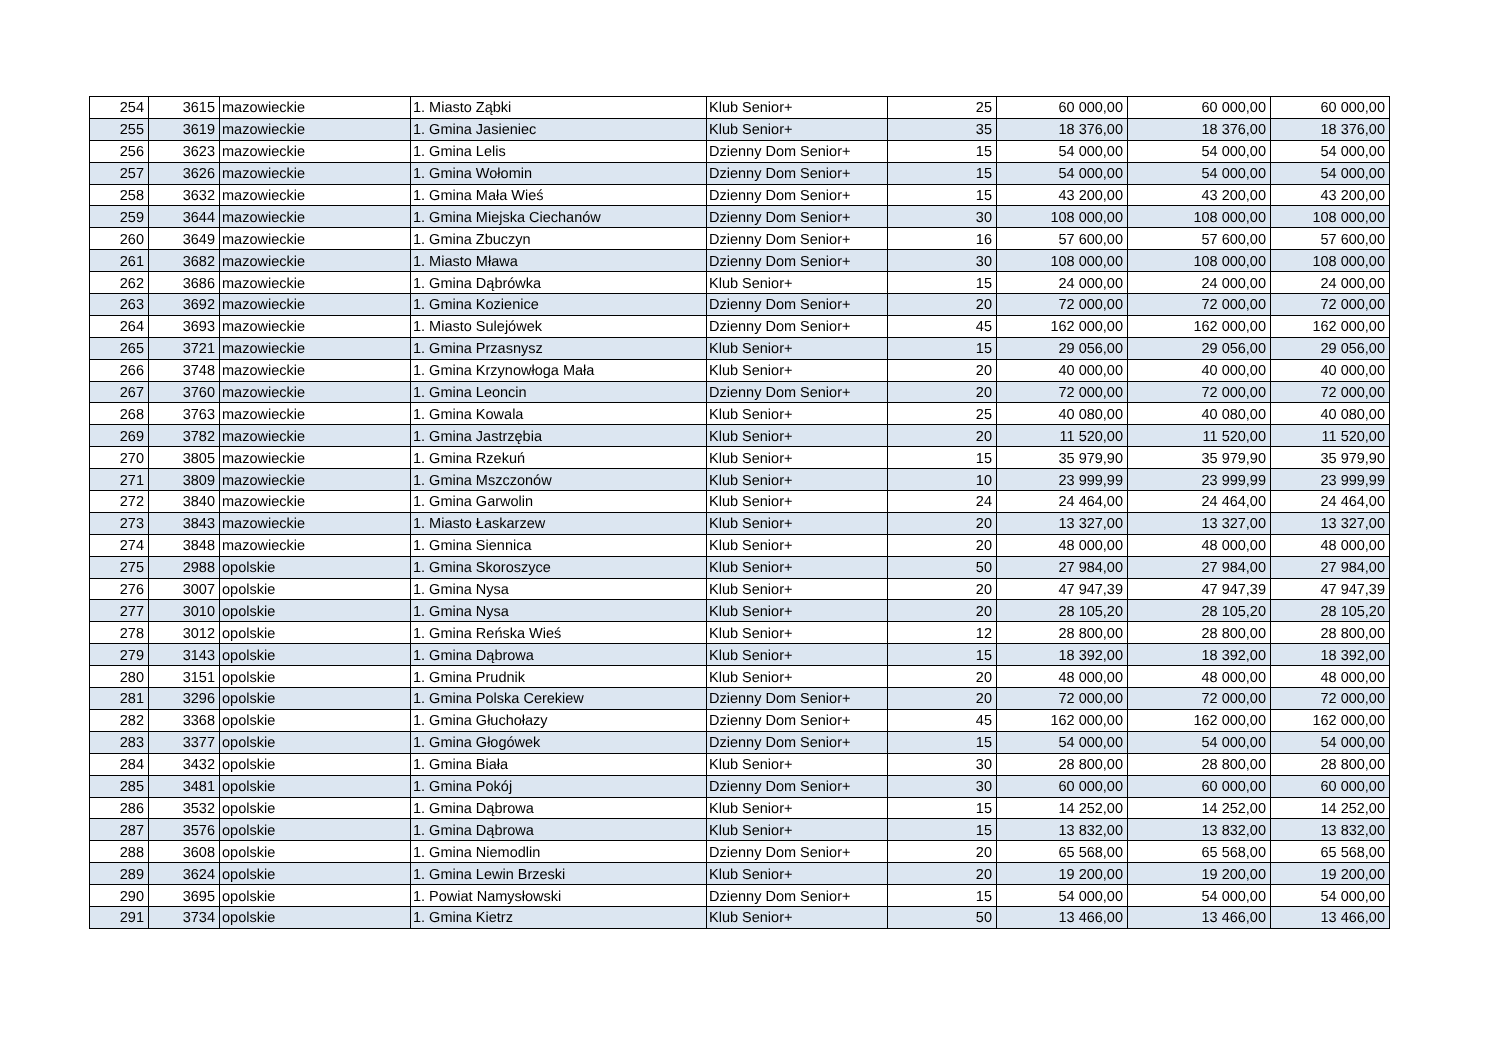| 254 | 3615 | mazowieckie | 1. Miasto Ząbki | Klub Senior+ | 25 | 60 000,00 | 60 000,00 | 60 000,00 |
| 255 | 3619 | mazowieckie | 1. Gmina Jasieniec | Klub Senior+ | 35 | 18 376,00 | 18 376,00 | 18 376,00 |
| 256 | 3623 | mazowieckie | 1. Gmina Lelis | Dzienny Dom Senior+ | 15 | 54 000,00 | 54 000,00 | 54 000,00 |
| 257 | 3626 | mazowieckie | 1. Gmina Wołomin | Dzienny Dom Senior+ | 15 | 54 000,00 | 54 000,00 | 54 000,00 |
| 258 | 3632 | mazowieckie | 1. Gmina Mała Wieś | Dzienny Dom Senior+ | 15 | 43 200,00 | 43 200,00 | 43 200,00 |
| 259 | 3644 | mazowieckie | 1. Gmina Miejska Ciechanów | Dzienny Dom Senior+ | 30 | 108 000,00 | 108 000,00 | 108 000,00 |
| 260 | 3649 | mazowieckie | 1. Gmina Zbuczyn | Dzienny Dom Senior+ | 16 | 57 600,00 | 57 600,00 | 57 600,00 |
| 261 | 3682 | mazowieckie | 1. Miasto Mława | Dzienny Dom Senior+ | 30 | 108 000,00 | 108 000,00 | 108 000,00 |
| 262 | 3686 | mazowieckie | 1. Gmina Dąbrówka | Klub Senior+ | 15 | 24 000,00 | 24 000,00 | 24 000,00 |
| 263 | 3692 | mazowieckie | 1. Gmina Kozienice | Dzienny Dom Senior+ | 20 | 72 000,00 | 72 000,00 | 72 000,00 |
| 264 | 3693 | mazowieckie | 1. Miasto Sulejówek | Dzienny Dom Senior+ | 45 | 162 000,00 | 162 000,00 | 162 000,00 |
| 265 | 3721 | mazowieckie | 1. Gmina Przasnysz | Klub Senior+ | 15 | 29 056,00 | 29 056,00 | 29 056,00 |
| 266 | 3748 | mazowieckie | 1. Gmina Krzynowłoga Mała | Klub Senior+ | 20 | 40 000,00 | 40 000,00 | 40 000,00 |
| 267 | 3760 | mazowieckie | 1. Gmina Leoncin | Dzienny Dom Senior+ | 20 | 72 000,00 | 72 000,00 | 72 000,00 |
| 268 | 3763 | mazowieckie | 1. Gmina Kowala | Klub Senior+ | 25 | 40 080,00 | 40 080,00 | 40 080,00 |
| 269 | 3782 | mazowieckie | 1. Gmina Jastrzębia | Klub Senior+ | 20 | 11 520,00 | 11 520,00 | 11 520,00 |
| 270 | 3805 | mazowieckie | 1. Gmina Rzekuń | Klub Senior+ | 15 | 35 979,90 | 35 979,90 | 35 979,90 |
| 271 | 3809 | mazowieckie | 1. Gmina Mszczonów | Klub Senior+ | 10 | 23 999,99 | 23 999,99 | 23 999,99 |
| 272 | 3840 | mazowieckie | 1. Gmina Garwolin | Klub Senior+ | 24 | 24 464,00 | 24 464,00 | 24 464,00 |
| 273 | 3843 | mazowieckie | 1. Miasto Łaskarzew | Klub Senior+ | 20 | 13 327,00 | 13 327,00 | 13 327,00 |
| 274 | 3848 | mazowieckie | 1. Gmina Siennica | Klub Senior+ | 20 | 48 000,00 | 48 000,00 | 48 000,00 |
| 275 | 2988 | opolskie | 1. Gmina Skoroszyce | Klub Senior+ | 50 | 27 984,00 | 27 984,00 | 27 984,00 |
| 276 | 3007 | opolskie | 1. Gmina Nysa | Klub Senior+ | 20 | 47 947,39 | 47 947,39 | 47 947,39 |
| 277 | 3010 | opolskie | 1. Gmina Nysa | Klub Senior+ | 20 | 28 105,20 | 28 105,20 | 28 105,20 |
| 278 | 3012 | opolskie | 1. Gmina Reńska Wieś | Klub Senior+ | 12 | 28 800,00 | 28 800,00 | 28 800,00 |
| 279 | 3143 | opolskie | 1. Gmina Dąbrowa | Klub Senior+ | 15 | 18 392,00 | 18 392,00 | 18 392,00 |
| 280 | 3151 | opolskie | 1. Gmina Prudnik | Klub Senior+ | 20 | 48 000,00 | 48 000,00 | 48 000,00 |
| 281 | 3296 | opolskie | 1. Gmina Polska Cerekiew | Dzienny Dom Senior+ | 20 | 72 000,00 | 72 000,00 | 72 000,00 |
| 282 | 3368 | opolskie | 1. Gmina Głuchołazy | Dzienny Dom Senior+ | 45 | 162 000,00 | 162 000,00 | 162 000,00 |
| 283 | 3377 | opolskie | 1. Gmina Głogówek | Dzienny Dom Senior+ | 15 | 54 000,00 | 54 000,00 | 54 000,00 |
| 284 | 3432 | opolskie | 1. Gmina Biała | Klub Senior+ | 30 | 28 800,00 | 28 800,00 | 28 800,00 |
| 285 | 3481 | opolskie | 1. Gmina Pokój | Dzienny Dom Senior+ | 30 | 60 000,00 | 60 000,00 | 60 000,00 |
| 286 | 3532 | opolskie | 1. Gmina Dąbrowa | Klub Senior+ | 15 | 14 252,00 | 14 252,00 | 14 252,00 |
| 287 | 3576 | opolskie | 1. Gmina Dąbrowa | Klub Senior+ | 15 | 13 832,00 | 13 832,00 | 13 832,00 |
| 288 | 3608 | opolskie | 1. Gmina Niemodlin | Dzienny Dom Senior+ | 20 | 65 568,00 | 65 568,00 | 65 568,00 |
| 289 | 3624 | opolskie | 1. Gmina Lewin Brzeski | Klub Senior+ | 20 | 19 200,00 | 19 200,00 | 19 200,00 |
| 290 | 3695 | opolskie | 1. Powiat Namysłowski | Dzienny Dom Senior+ | 15 | 54 000,00 | 54 000,00 | 54 000,00 |
| 291 | 3734 | opolskie | 1. Gmina Kietrz | Klub Senior+ | 50 | 13 466,00 | 13 466,00 | 13 466,00 |